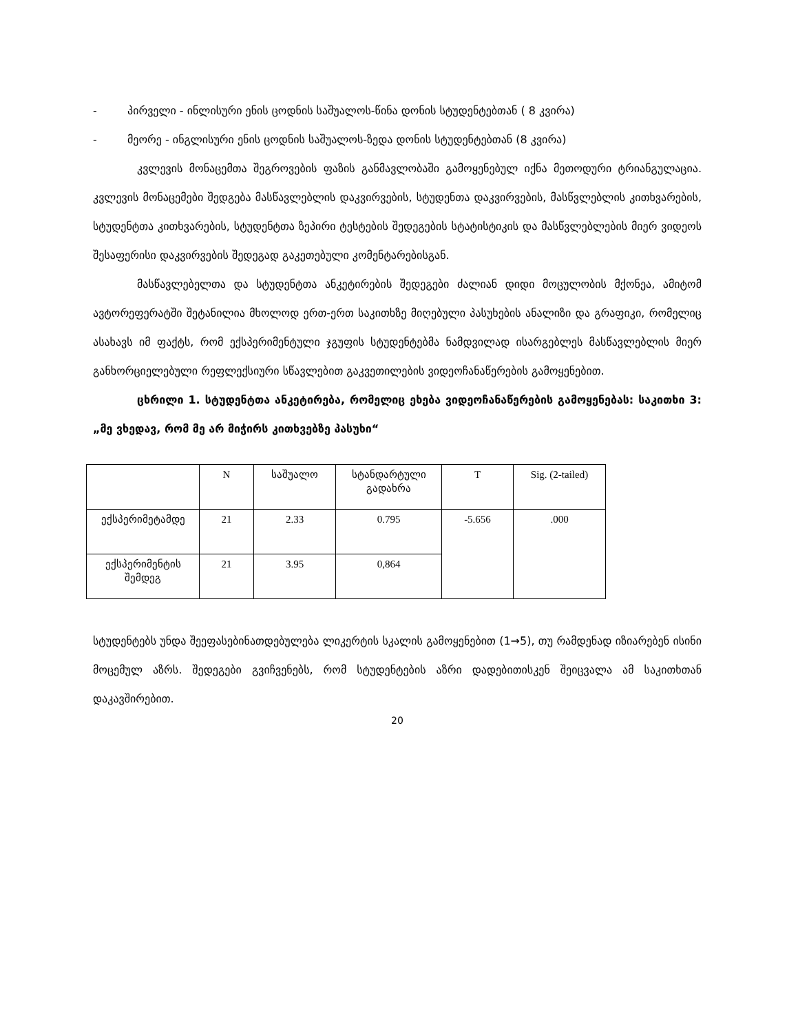- პირველი - ინლისური ენის ცოდნის საშუალოს-წინა დონის სტუდენტებთან ( 8 კვირა)
- მეორე - ინგლისური ენის ცოდნის საშუალოს-ზედა დონის სტუდენტებთან (8 კვირა)
კვლევის მონაცემთა შეგროვების ფაზის განმავლობაში გამოყენებულ იქნა მეთოდური ტრიანგულაცია. კვლევის მონაცემები შედგება მასწავლებლის დაკვირვების, სტუდენთა დაკვირვების, მასწვლებლის კითხვარების, სტუდენტთა კითხვარების, სტუდენტთა ზეპირი ტესტების შედეგების სტატისტიკის და მასწვლებლების მიერ ვიდეოს შესაფერისი დაკვირვების შედეგად გაკეთებული კომენტარებისგან.
მასწავლებელთა და სტუდენტთა ანკეტირების შედეგები ძალიან დიდი მოცულობის მქონეა, ამიტომ ავტორეფერატში შეტანილია მხოლოდ ერთ-ერთ საკითხზე მიღებული პასუხების ანალიზი და გრაფიკი, რომელიც ასახავს იმ ფაქტს, რომ ექსპერიმენტული ჯგუფის სტუდენტებმა ნამდვილად ისარგებლეს მასწავლებლის მიერ განხორციელებული რეფლექსიური სწავლებით გაკვეთილების ვიდეოჩანაწერების გამოყენებით.
ცხრილი 1. სტუდენტთა ანკეტირება, რომელიც ეხება ვიდეოჩანაწერების გამოყენებას: საკითხი 3: „მე ვხედავ, რომ მე არ მიჭირს კითხვებზე პასუხი“
| | N | საშუალო | სტანდარტული გადახრა | T | Sig. (2-tailed) |
| ექსპერიმეტამდე | 21 | 2.33 | 0.795 | -5.656 | .000 |
| ექსპერიმენტის შემდეგ | 21 | 3.95 | 0,864 | | |
სტუდენტებს უნდა შეეფასებინათდებულება ლიკერტის სკალის გამოყენებით (1→5), თუ რამდენად იზიარებენ ისინი მოცემულ აზრს. შედეგები გვიჩვენებს, რომ სტუდენტების აზრი დადებითისკენ შეიცვალა ამ საკითხთან დაკავშირებით.
20